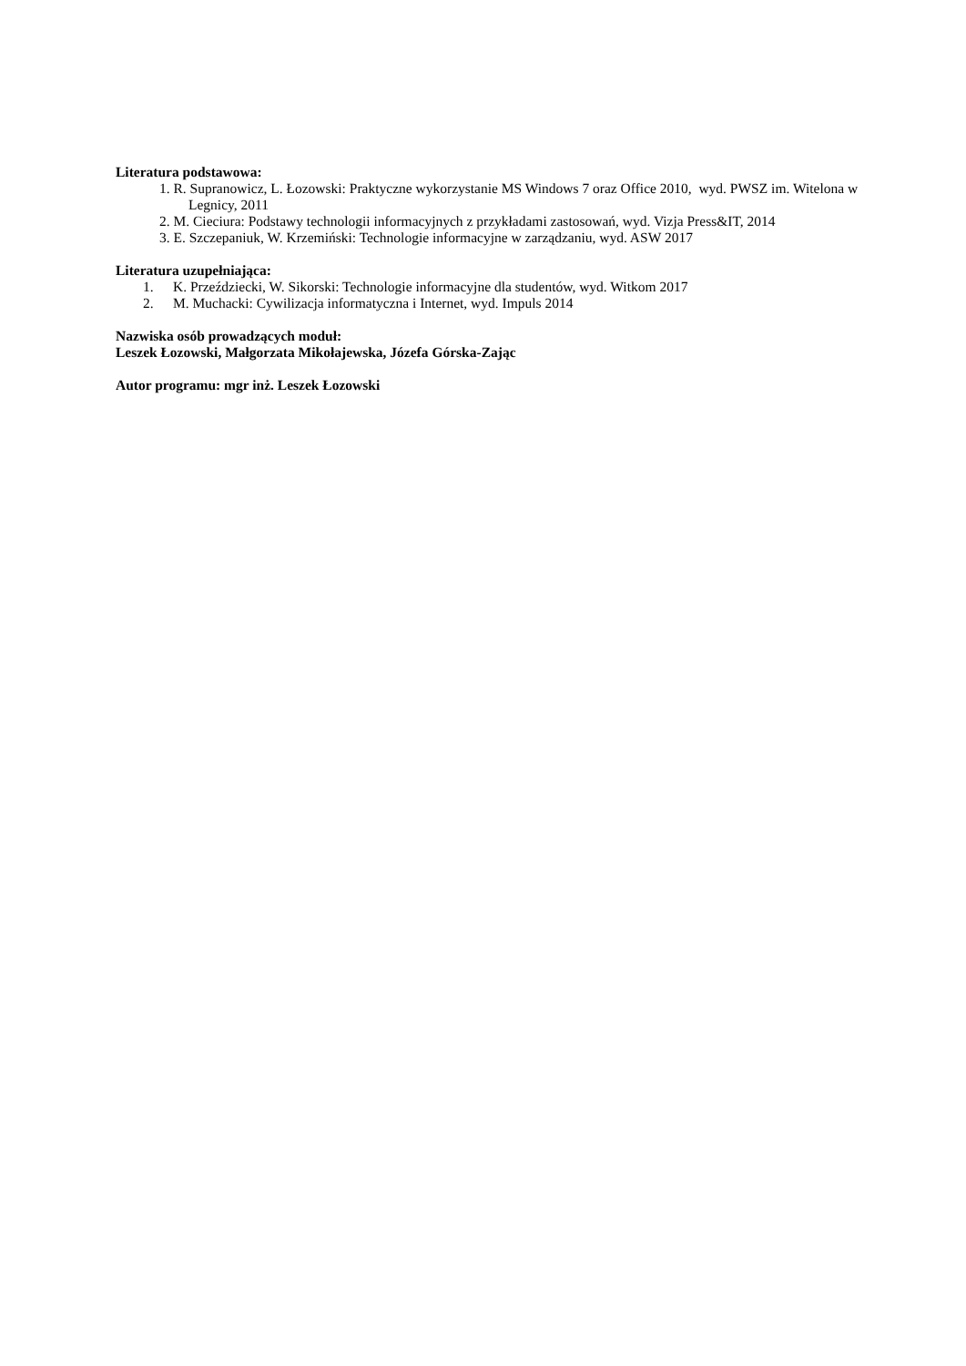Literatura podstawowa:
1. R. Supranowicz, L. Łozowski: Praktyczne wykorzystanie MS Windows 7 oraz Office 2010, wyd. PWSZ im. Witelona w Legnicy, 2011
2. M. Cieciura: Podstawy technologii informacyjnych z przykładami zastosowań, wyd. Vizja Press&IT, 2014
3. E. Szczepaniuk, W. Krzemiński: Technologie informacyjne w zarządzaniu, wyd. ASW 2017
Literatura uzupełniająca:
1. K. Przeździecki, W. Sikorski: Technologie informacyjne dla studentów, wyd. Witkom 2017
2. M. Muchacki: Cywilizacja informatyczna i Internet, wyd. Impuls 2014
Nazwiska osób prowadzących moduł:
Leszek Łozowski, Małgorzata Mikołajewska, Józefa Górska-Zając
Autor programu: mgr inż. Leszek Łozowski